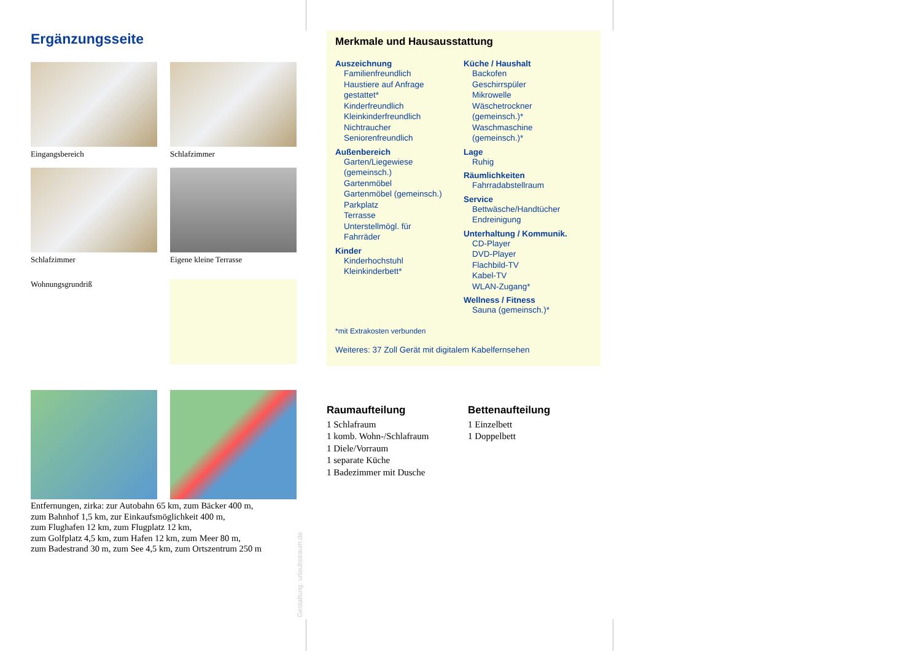Ergänzungsseite
Eingangsbereich
Schlafzimmer
Schlafzimmer
Eigene kleine Terrasse
Wohnungsgrundriß
Entfernungen, zirka: zur Autobahn 65 km, zum Bäcker 400 m,
zum Bahnhof 1,5 km, zur Einkaufsmöglichkeit 400 m,
zum Flughafen 12 km, zum Flugplatz 12 km,
zum Golfplatz 4,5 km, zum Hafen 12 km, zum Meer 80 m,
zum Badestrand 30 m, zum See 4,5 km, zum Ortszentrum 250 m
Gestaltung: urlaubstraum.de
Merkmale und Hausausstattung
Auszeichnung
Familienfreundlich
Haustiere auf Anfrage
gestattet*
Kinderfreundlich
Kleinkinderfreundlich
Nichtraucher
Seniorenfreundlich
Außenbereich
Garten/Liegewiese
(gemeinsch.)
Gartenmöbel
Gartenmöbel (gemeinsch.)
Parkplatz
Terrasse
Unterstellmögl. für
Fahrräder
Kinder
Kinderhochstuhl
Kleinkinderbett*
Küche / Haushalt
Backofen
Geschirrspüler
Mikrowelle
Wäschetrockner
(gemeinsch.)*
Waschmaschine
(gemeinsch.)*
Lage
Ruhig
Räumlichkeiten
Fahrradabstellraum
Service
Bettwäsche/Handtücher
Endreinigung
Unterhaltung / Kommunik.
CD-Player
DVD-Player
Flachbild-TV
Kabel-TV
WLAN-Zugang*
Wellness / Fitness
Sauna (gemeinsch.)*
*mit Extrakosten verbunden
Weiteres: 37 Zoll Gerät mit digitalem Kabelfernsehen
Raumaufteilung
1 Schlafraum
1 komb. Wohn-/Schlafraum
1 Diele/Vorraum
1 separate Küche
1 Badezimmer mit Dusche
Bettenaufteilung
1 Einzelbett
1 Doppelbett